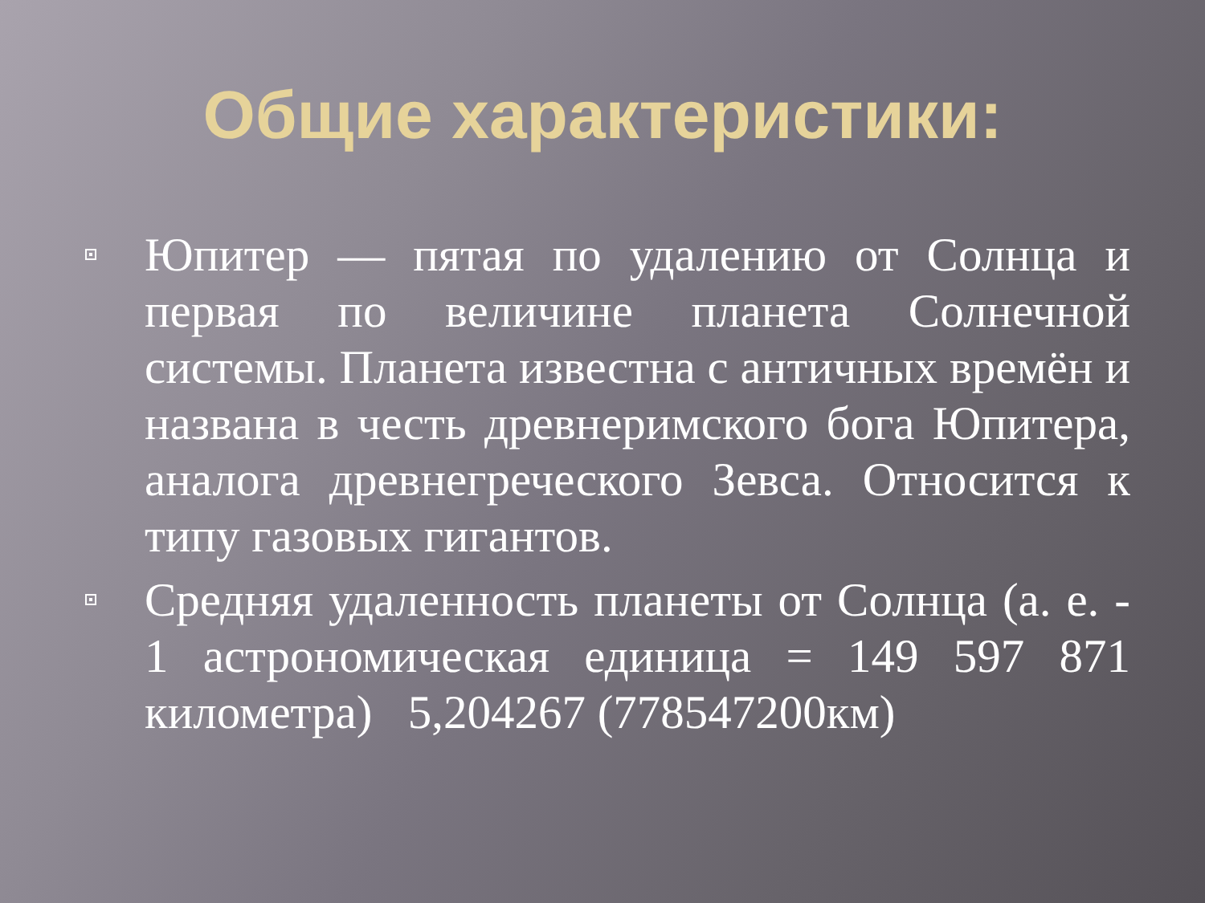Общие характеристики:
Юпитер — пятая по удалению от Солнца и первая по величине планета Солнечной системы. Планета известна с античных времён и названа в честь древнеримского бога Юпитера, аналога древнегреческого Зевса. Относится к типу газовых гигантов.
Средняя удаленность планеты от Солнца (а. е. - 1 астрономическая единица = 149 597 871 километра) 5,204267 (778547200км)